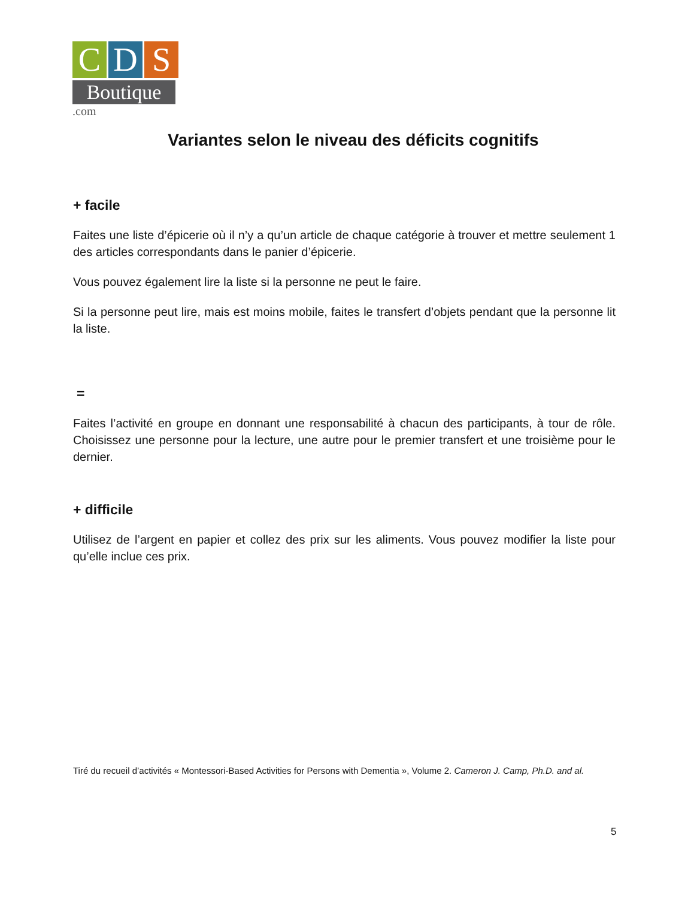C D S
Boutique .com
Variantes selon le niveau des déficits cognitifs
+ facile
Faites une liste d’épicerie où il n’y a qu’un article de chaque catégorie à trouver et mettre seulement 1 des articles correspondants dans le panier d’épicerie.
Vous pouvez également lire la liste si la personne ne peut le faire.
Si la personne peut lire, mais est moins mobile, faites le transfert d’objets pendant que la personne lit la liste.
=
Faites l’activité en groupe en donnant une responsabilité à chacun des participants, à tour de rôle. Choisissez une personne pour la lecture, une autre pour le premier transfert et une troisième pour le dernier.
+ difficile
Utilisez de l’argent en papier et collez des prix sur les aliments. Vous pouvez modifier la liste pour qu’elle inclue ces prix.
Tiré du recueil d’activités « Montessori-Based Activities for Persons with Dementia », Volume 2. Cameron J. Camp, Ph.D. and al.
5